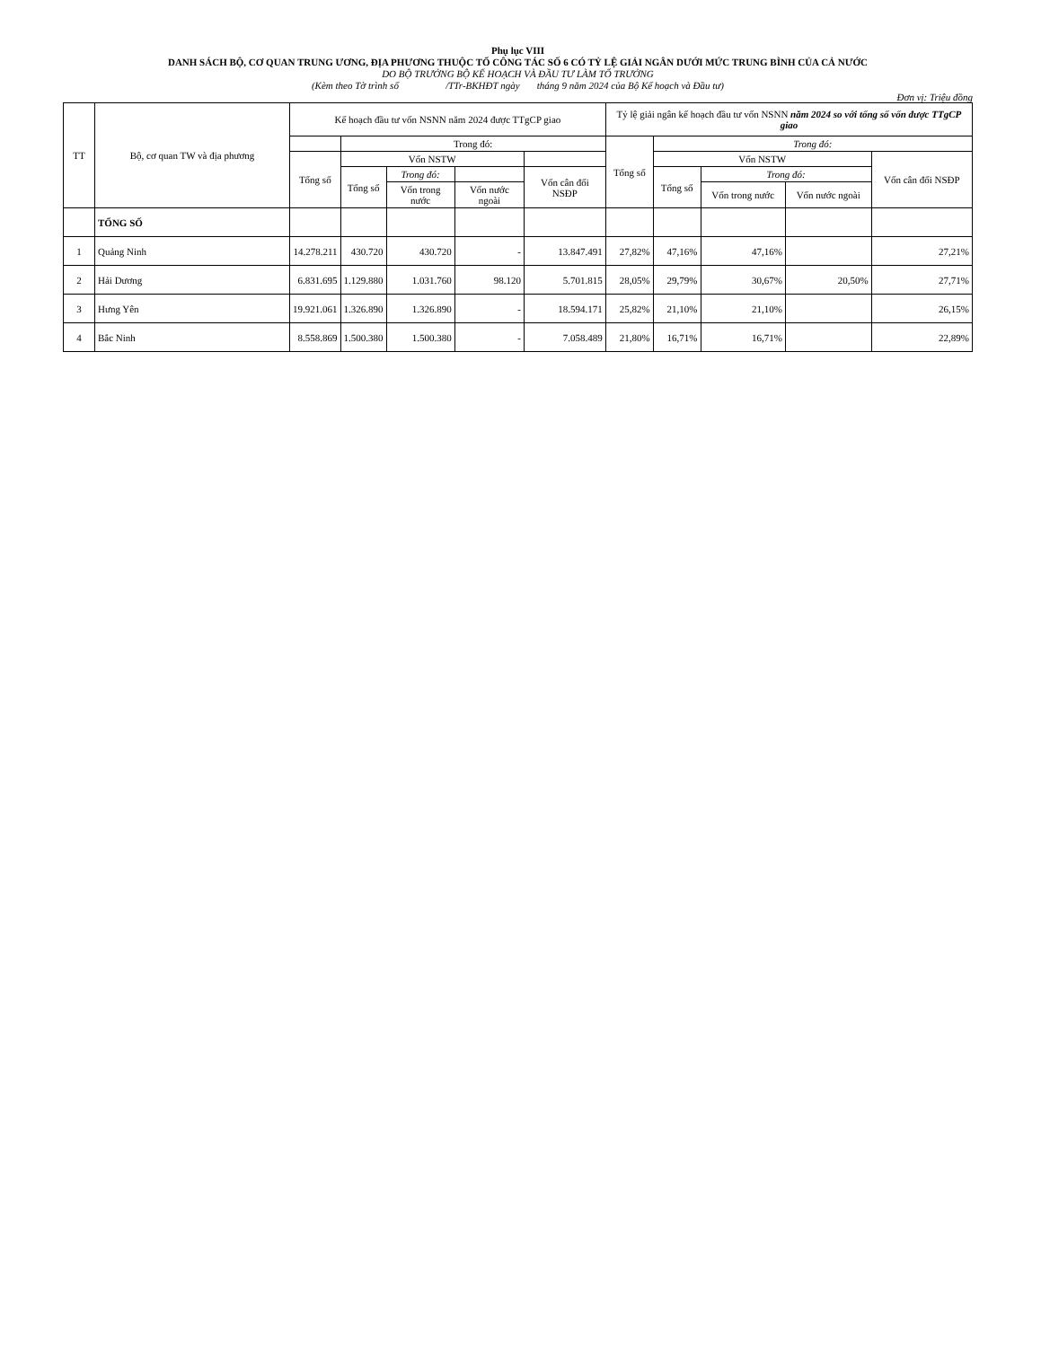Phụ lục VIII
DANH SÁCH BỘ, CƠ QUAN TRUNG ƯƠNG, ĐỊA PHƯƠNG THUỘC TỔ CÔNG TÁC SỐ 6 CÓ TỶ LỆ GIẢI NGÂN DƯỚI MỨC TRUNG BÌNH CỦA CẢ NƯỚC
DO BỘ TRƯỞNG BỘ KẾ HOẠCH VÀ ĐẦU TƯ LÀM TỔ TRƯỞNG
(Kèm theo Tờ trình số /TTr-BKHĐT ngày tháng 9 năm 2024 của Bộ Kế hoạch và Đầu tư)
Đơn vị: Triệu đồng
| TT | Bộ, cơ quan TW và địa phương | Kế hoạch đầu tư vốn NSNN năm 2024 được TTgCP giao | | | | | Tỷ lệ giải ngân kế hoạch đầu tư vốn NSNN năm 2024 so với tổng số vốn được TTgCP giao | | | | |
| --- | --- | --- | --- | --- | --- | --- | --- | --- | --- | --- | --- |
| | | | Trong đó: | | | | Tổng số | Trong đó: | | | |
| | | Tổng số | Vốn NSTW | | | | | Vốn NSTW | | | Vốn cân đối NSĐP |
| | | | Tổng số | Trong đó: | | Vốn cân đối NSĐP | | Tổng số | Trong đó: | | |
| | | | | Vốn trong nước | Vốn nước ngoài | | | | Vốn trong nước | Vốn nước ngoài | |
| | TỔNG SỐ | | | | | | | | | | |
| 1 | Quảng Ninh | 14.278.211 | 430.720 | 430.720 | - | 13.847.491 | 27,82% | 47,16% | 47,16% | | 27,21% |
| 2 | Hải Dương | 6.831.695 | 1.129.880 | 1.031.760 | 98.120 | 5.701.815 | 28,05% | 29,79% | 30,67% | 20,50% | 27,71% |
| 3 | Hưng Yên | 19.921.061 | 1.326.890 | 1.326.890 | - | 18.594.171 | 25,82% | 21,10% | 21,10% | | 26,15% |
| 4 | Bắc Ninh | 8.558.869 | 1.500.380 | 1.500.380 | - | 7.058.489 | 21,80% | 16,71% | 16,71% | | 22,89% |